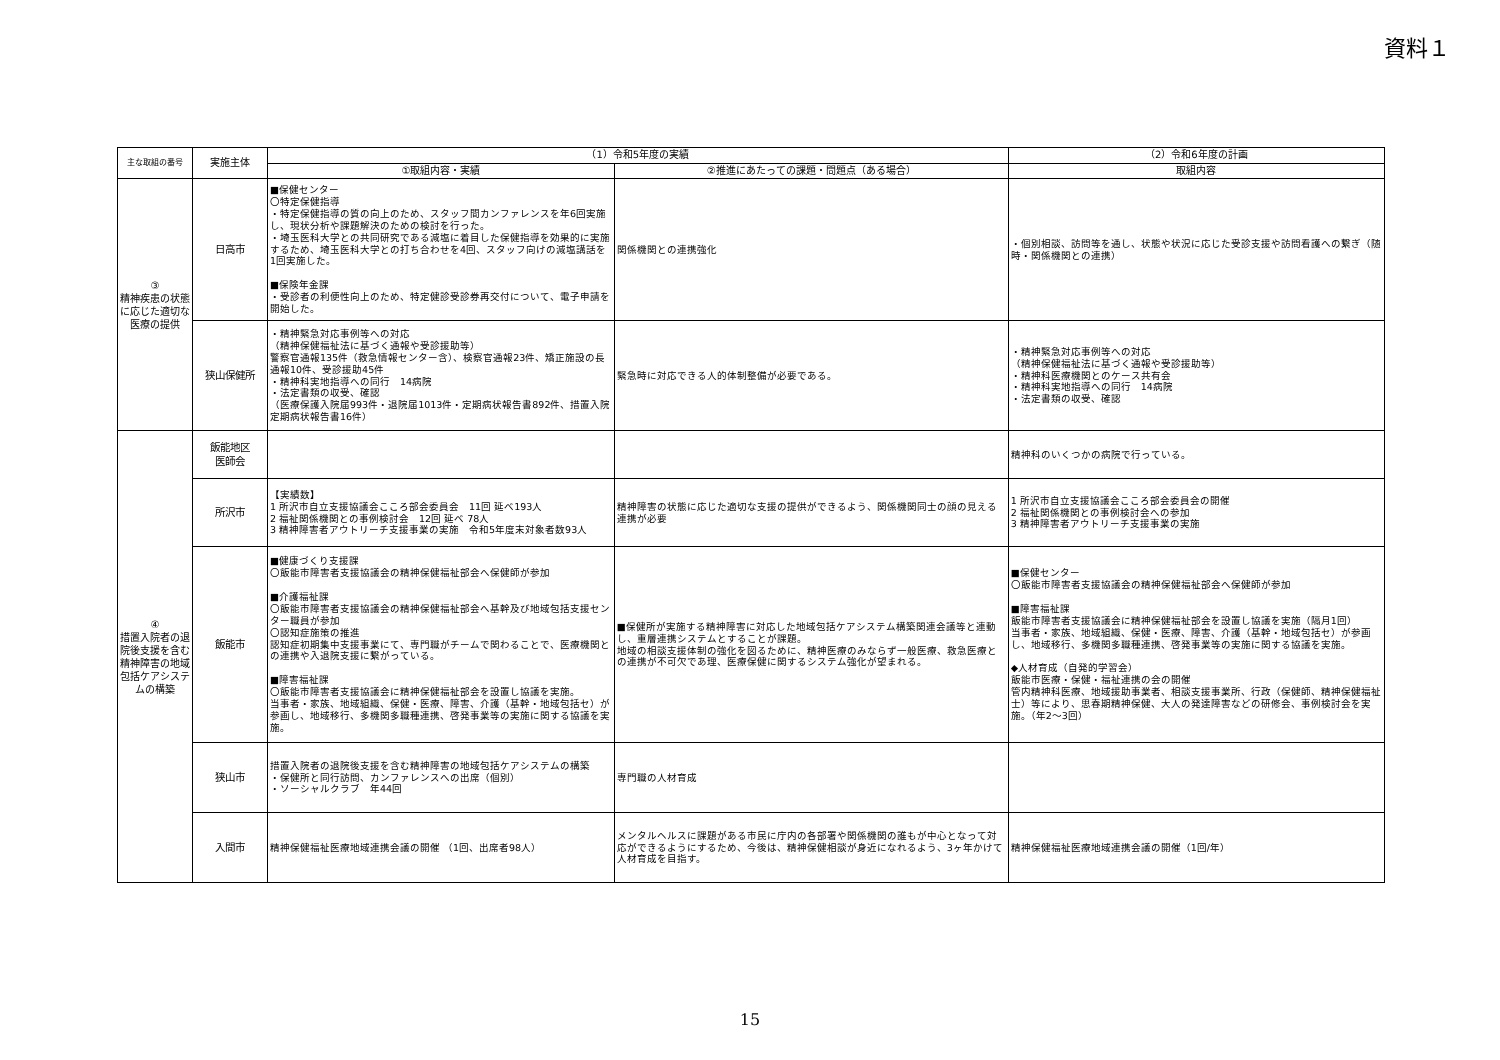資料１
| 主な取組の番号 | 実施主体 | （1）令和5年度の実績 | | （2）令和6年度の計画 |
| --- | --- | --- | --- | --- |
| | | ①取組内容・実績 | ②推進にあたっての課題・問題点（ある場合） | 取組内容 |
| ③ 精神疾患の状態に応じた適切な医療の提供 | 日高市 | ■保健センター 〇特定保健指導 ・特定保健指導の質の向上のため、スタッフ間カンファレンスを年6回実施し、現状分析や課題解決のための検討を行った。 ・埼玉医科大学との共同研究である減塩に着目した保健指導を効果的に実施するため、埼玉医科大学との打ち合わせを4回、スタッフ向けの減塩講話を1回実施した。 ■保険年金課 ・受診者の利便性向上のため、特定健診受診券再交付について、電子申請を開始した。 | 関係機関との連携強化 | ・個別相談、訪問等を通し、状態や状況に応じた受診支援や訪問看護への繋ぎ（随時・関係機関との連携） |
| | 狭山保健所 | ・精神緊急対応事例等への対応 （精神保健福祉法に基づく通報や受診援助等） 警察官通報135件（救急情報センター含）、検察官通報23件、矯正施設の長通報10件、受診援助45件 ・精神科実地指導への同行 14病院 ・法定書類の収受、確認 （医療保護入院届993件・退院届1013件・定期病状報告書892件、措置入院定期病状報告書16件） | 緊急時に対応できる人的体制整備が必要である。 | ・精神緊急対応事例等への対応 （精神保健福祉法に基づく通報や受診援助等） ・精神科医療機関とのケース共有会 ・精神科実地指導への同行 14病院 ・法定書類の収受、確認 |
| ④ 措置入院者の退院後支援を含む精神障害の地域包括ケアシステムの構築 | 飯能地区 医師会 | | | 精神科のいくつかの病院で行っている。 |
| | 所沢市 | 【実績数】 1 所沢市自立支援協議会こころ部会委員会 11回 延べ193人 2 福祉関係機関との事例検討会 12回 延べ 78人 3 精神障害者アウトリーチ支援事業の実施 令和5年度末対象者数93人 | 精神障害の状態に応じた適切な支援の提供ができるよう、関係機関同士の顔の見える連携が必要 | 1 所沢市自立支援協議会こころ部会委員会の開催 2 福祉関係機関との事例検討会への参加 3 精神障害者アウトリーチ支援事業の実施 |
| | 飯能市 | ■健康づくり支援課 〇飯能市障害者支援協議会の精神保健福祉部会へ保健師が参加 ■介護福祉課 〇飯能市障害者支援協議会の精神保健福祉部会へ基幹及び地域包括支援センター職員が参加 〇認知症施策の推進 認知症初期集中支援事業にて、専門職がチームで関わることで、医療機関との連携や入退院支援に繋がっている。 ■障害福祉課 〇飯能市障害者支援協議会に精神保健福祉部会を設置し協議を実施。 当事者・家族、地域組織、保健・医療、障害、介護（基幹・地域包括セ）が参画し、地域移行、多機関多職種連携、啓発事業等の実施に関する協議を実施。 | ■保健所が実施する精神障害に対応した地域包括ケアシステム構築関連会議等と連動し、重層連携システムとすることが課題。 地域の相談支援体制の強化を図るために、精神医療のみならず一般医療、救急医療との連携が不可欠であ理、医療保健に関するシステム強化が望まれる。 | ■保健センター 〇飯能市障害者支援協議会の精神保健福祉部会へ保健師が参加 ■障害福祉課 飯能市障害者支援協議会に精神保健福祉部会を設置し協議を実施（隔月1回） 当事者・家族、地域組織、保健・医療、障害、介護（基幹・地域包括セ）が参画し、地域移行、多機関多職種連携、啓発事業等の実施に関する協議を実施。 ◆人材育成（自発的学習会） 飯能市医療・保健・福祉連携の会の開催 管内精神科医療、地域援助事業者、相談支援事業所、行政（保健師、精神保健福祉士）等により、思春期精神保健、大人の発達障害などの研修会、事例検討会を実施。（年2～3回） |
| | 狭山市 | 措置入院者の退院後支援を含む精神障害の地域包括ケアシステムの構築 ・保健所と同行訪問、カンファレンスへの出席（個別） ・ソーシャルクラブ 年44回 | 専門職の人材育成 | |
| | 入間市 | 精神保健福祉医療地域連携会議の開催 （1回、出席者98人） | メンタルヘルスに課題がある市民に庁内の各部署や関係機関の誰もが中心となって対応ができるようにするため、今後は、精神保健相談が身近になれるよう、3ヶ年かけて人材育成を目指す。 | 精神保健福祉医療地域連携会議の開催（1回/年） |
15